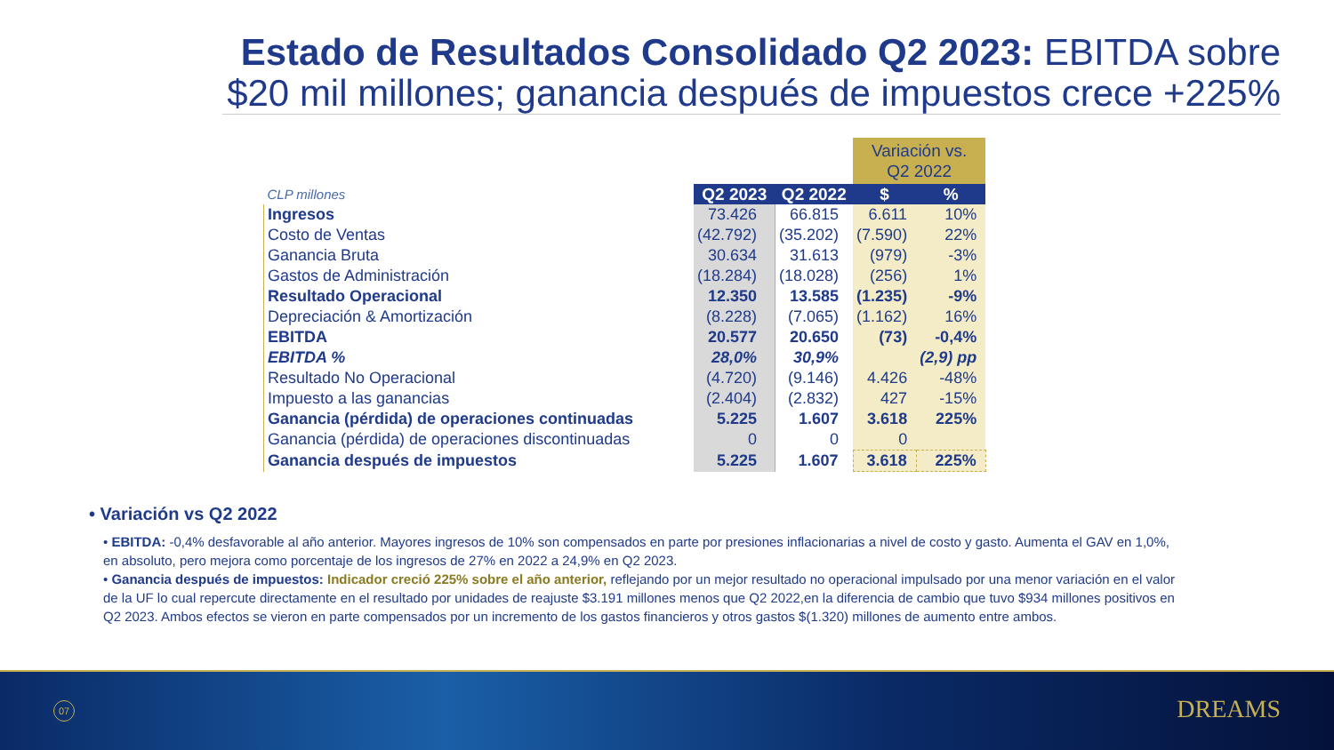Estado de Resultados Consolidado Q2 2023: EBITDA sobre
$20 mil millones; ganancia después de impuestos crece +225%
| | | | Variación vs. Q2 2022 | |
| CLP millones | Q2 2023 | Q2 2022 | $ | % |
| Ingresos | 73.426 | 66.815 | 6.611 | 10% |
| Costo de Ventas | (42.792) | (35.202) | (7.590) | 22% |
| Ganancia Bruta | 30.634 | 31.613 | (979) | -3% |
| Gastos de Administración | (18.284) | (18.028) | (256) | 1% |
| Resultado Operacional | 12.350 | 13.585 | (1.235) | -9% |
| Depreciación & Amortización | (8.228) | (7.065) | (1.162) | 16% |
| EBITDA | 20.577 | 20.650 | (73) | -0,4% |
| EBITDA % | 28,0% | 30,9% | | (2,9) pp |
| Resultado No Operacional | (4.720) | (9.146) | 4.426 | -48% |
| Impuesto a las ganancias | (2.404) | (2.832) | 427 | -15% |
| Ganancia (pérdida) de operaciones continuadas | 5.225 | 1.607 | 3.618 | 225% |
| Ganancia (pérdida) de operaciones discontinuadas | 0 | 0 | 0 | |
| Ganancia después de impuestos | 5.225 | 1.607 | 3.618 | 225% |
• Variación vs Q2 2022
• EBITDA: -0,4% desfavorable al año anterior. Mayores ingresos de 10% son compensados en parte por presiones inflacionarias a nivel de costo y gasto. Aumenta el GAV en 1,0%, en absoluto, pero mejora como porcentaje de los ingresos de 27% en 2022 a 24,9% en Q2 2023.
• Ganancia después de impuestos: Indicador creció 225% sobre el año anterior, reflejando por un mejor resultado no operacional impulsado por una menor variación en el valor de la UF lo cual repercute directamente en el resultado por unidades de reajuste $3.191 millones menos que Q2 2022,en la diferencia de cambio que tuvo $934 millones positivos en Q2 2023. Ambos efectos se vieron en parte compensados por un incremento de los gastos financieros y otros gastos $(1.320) millones de aumento entre ambos.
07 DREAMS